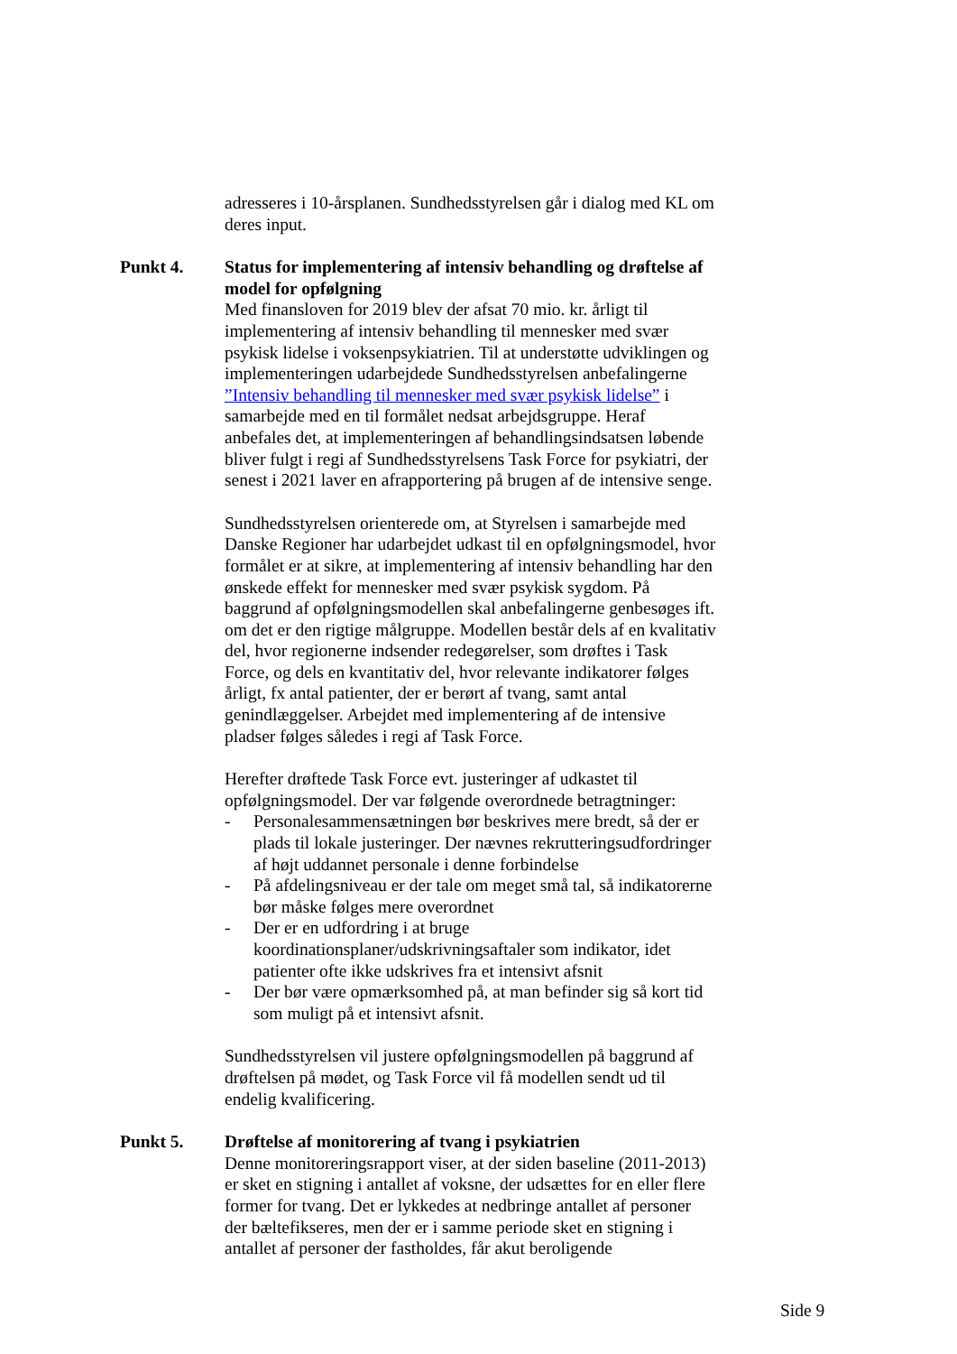adresseres i 10-årsplanen. Sundhedsstyrelsen går i dialog med KL om deres input.
Punkt 4. Status for implementering af intensiv behandling og drøftelse af model for opfølgning
Med finansloven for 2019 blev der afsat 70 mio. kr. årligt til implementering af intensiv behandling til mennesker med svær psykisk lidelse i voksenpsykiatrien. Til at understøtte udviklingen og implementeringen udarbejdede Sundhedsstyrelsen anbefalingerne ”Intensiv behandling til mennesker med svær psykisk lidelse” i samarbejde med en til formålet nedsat arbejdsgruppe. Heraf anbefales det, at implementeringen af behandlingsindsatsen løbende bliver fulgt i regi af Sundhedsstyrelsens Task Force for psykiatri, der senest i 2021 laver en afrapportering på brugen af de intensive senge.
Sundhedsstyrelsen orienterede om, at Styrelsen i samarbejde med Danske Regioner har udarbejdet udkast til en opfølgningsmodel, hvor formålet er at sikre, at implementering af intensiv behandling har den ønskede effekt for mennesker med svær psykisk sygdom. På baggrund af opfølgningsmodellen skal anbefalingerne genbesøges ift. om det er den rigtige målgruppe. Modellen består dels af en kvalitativ del, hvor regionerne indsender redegørelser, som drøftes i Task Force, og dels en kvantitativ del, hvor relevante indikatorer følges årligt, fx antal patienter, der er berørt af tvang, samt antal genindlæggelser. Arbejdet med implementering af de intensive pladser følges således i regi af Task Force.
Herefter drøftede Task Force evt. justeringer af udkastet til opfølgningsmodel. Der var følgende overordnede betragtninger:
- Personalesammensætningen bør beskrives mere bredt, så der er plads til lokale justeringer. Der nævnes rekrutteringsudfordringer af højt uddannet personale i denne forbindelse
- På afdelingsniveau er der tale om meget små tal, så indikatorerne bør måske følges mere overordnet
- Der er en udfordring i at bruge koordinationsplaner/udskrivningsaftaler som indikator, idet patienter ofte ikke udskrives fra et intensivt afsnit
- Der bør være opmærksomhed på, at man befinder sig så kort tid som muligt på et intensivt afsnit.
Sundhedsstyrelsen vil justere opfølgningsmodellen på baggrund af drøftelsen på mødet, og Task Force vil få modellen sendt ud til endelig kvalificering.
Punkt 5. Drøftelse af monitorering af tvang i psykiatrien
Denne monitoreringsrapport viser, at der siden baseline (2011-2013) er sket en stigning i antallet af voksne, der udsættes for en eller flere former for tvang. Det er lykkedes at nedbringe antallet af personer der bæltefikseres, men der er i samme periode sket en stigning i antallet af personer der fastholdes, får akut beroligende
Side 9